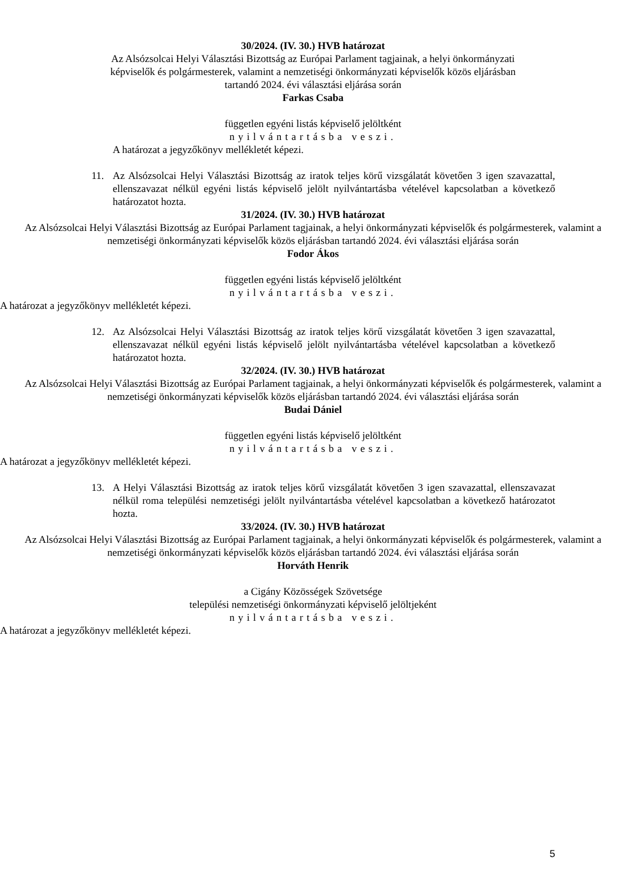30/2024. (IV. 30.) HVB határozat
Az Alsózsolcai Helyi Választási Bizottság az Európai Parlament tagjainak, a helyi önkormányzati képviselők és polgármesterek, valamint a nemzetiségi önkormányzati képviselők közös eljárásban tartandó 2024. évi választási eljárása során
Farkas Csaba
független egyéni listás képviselő jelöltként
nyilvántartásba veszi.
A határozat a jegyzőkönyv mellékletét képezi.
11. Az Alsózsolcai Helyi Választási Bizottság az iratok teljes körű vizsgálatát követően 3 igen szavazattal, ellenszavazat nélkül egyéni listás képviselő jelölt nyilvántartásba vételével kapcsolatban a következő határozatot hozta.
31/2024. (IV. 30.) HVB határozat
Az Alsózsolcai Helyi Választási Bizottság az Európai Parlament tagjainak, a helyi önkormányzati képviselők és polgármesterek, valamint a nemzetiségi önkormányzati képviselők közös eljárásban tartandó 2024. évi választási eljárása során
Fodor Ákos
független egyéni listás képviselő jelöltként
nyilvántartásba veszi.
A határozat a jegyzőkönyv mellékletét képezi.
12. Az Alsózsolcai Helyi Választási Bizottság az iratok teljes körű vizsgálatát követően 3 igen szavazattal, ellenszavazat nélkül egyéni listás képviselő jelölt nyilvántartásba vételével kapcsolatban a következő határozatot hozta.
32/2024. (IV. 30.) HVB határozat
Az Alsózsolcai Helyi Választási Bizottság az Európai Parlament tagjainak, a helyi önkormányzati képviselők és polgármesterek, valamint a nemzetiségi önkormányzati képviselők közös eljárásban tartandó 2024. évi választási eljárása során
Budai Dániel
független egyéni listás képviselő jelöltként
nyilvántartásba veszi.
A határozat a jegyzőkönyv mellékletét képezi.
13. A Helyi Választási Bizottság az iratok teljes körű vizsgálatát követően 3 igen szavazattal, ellenszavazat nélkül roma települési nemzetiségi jelölt nyilvántartásba vételével kapcsolatban a következő határozatot hozta.
33/2024. (IV. 30.) HVB határozat
Az Alsózsolcai Helyi Választási Bizottság az Európai Parlament tagjainak, a helyi önkormányzati képviselők és polgármesterek, valamint a nemzetiségi önkormányzati képviselők közös eljárásban tartandó 2024. évi választási eljárása során
Horváth Henrik
a Cigány Közösségek Szövetsége
települési nemzetiségi önkormányzati képviselő jelöltjeként
nyilvántartásba veszi.
A határozat a jegyzőkönyv mellékletét képezi.
5